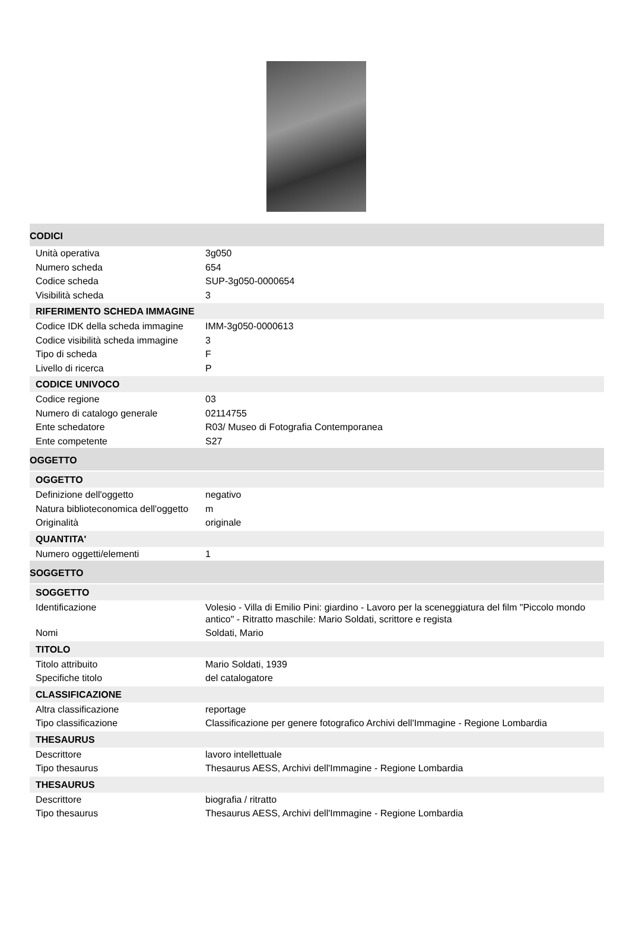CODICI
| Unità operativa | 3g050 |
| Numero scheda | 654 |
| Codice scheda | SUP-3g050-0000654 |
| Visibilità scheda | 3 |
RIFERIMENTO SCHEDA IMMAGINE
| Codice IDK della scheda immagine | IMM-3g050-0000613 |
| Codice visibilità scheda immagine | 3 |
| Tipo di scheda | F |
| Livello di ricerca | P |
CODICE UNIVOCO
| Codice regione | 03 |
| Numero di catalogo generale | 02114755 |
| Ente schedatore | R03/ Museo di Fotografia Contemporanea |
| Ente competente | S27 |
OGGETTO
OGGETTO
| Definizione dell'oggetto | negativo |
| Natura biblioteconomica dell'oggetto | m |
| Originalità | originale |
QUANTITA'
| Numero oggetti/elementi | 1 |
SOGGETTO
SOGGETTO
| Identificazione | Volesio - Villa di Emilio Pini: giardino - Lavoro per la sceneggiatura del film "Piccolo mondo antico" - Ritratto maschile: Mario Soldati, scrittore e regista |
| Nomi | Soldati, Mario |
TITOLO
| Titolo attribuito | Mario Soldati, 1939 |
| Specifiche titolo | del catalogatore |
CLASSIFICAZIONE
| Altra classificazione | reportage |
| Tipo classificazione | Classificazione per genere fotografico Archivi dell'Immagine - Regione Lombardia |
THESAURUS
| Descrittore | lavoro intellettuale |
| Tipo thesaurus | Thesaurus AESS, Archivi dell'Immagine - Regione Lombardia |
THESAURUS
| Descrittore | biografia / ritratto |
| Tipo thesaurus | Thesaurus AESS, Archivi dell'Immagine - Regione Lombardia |